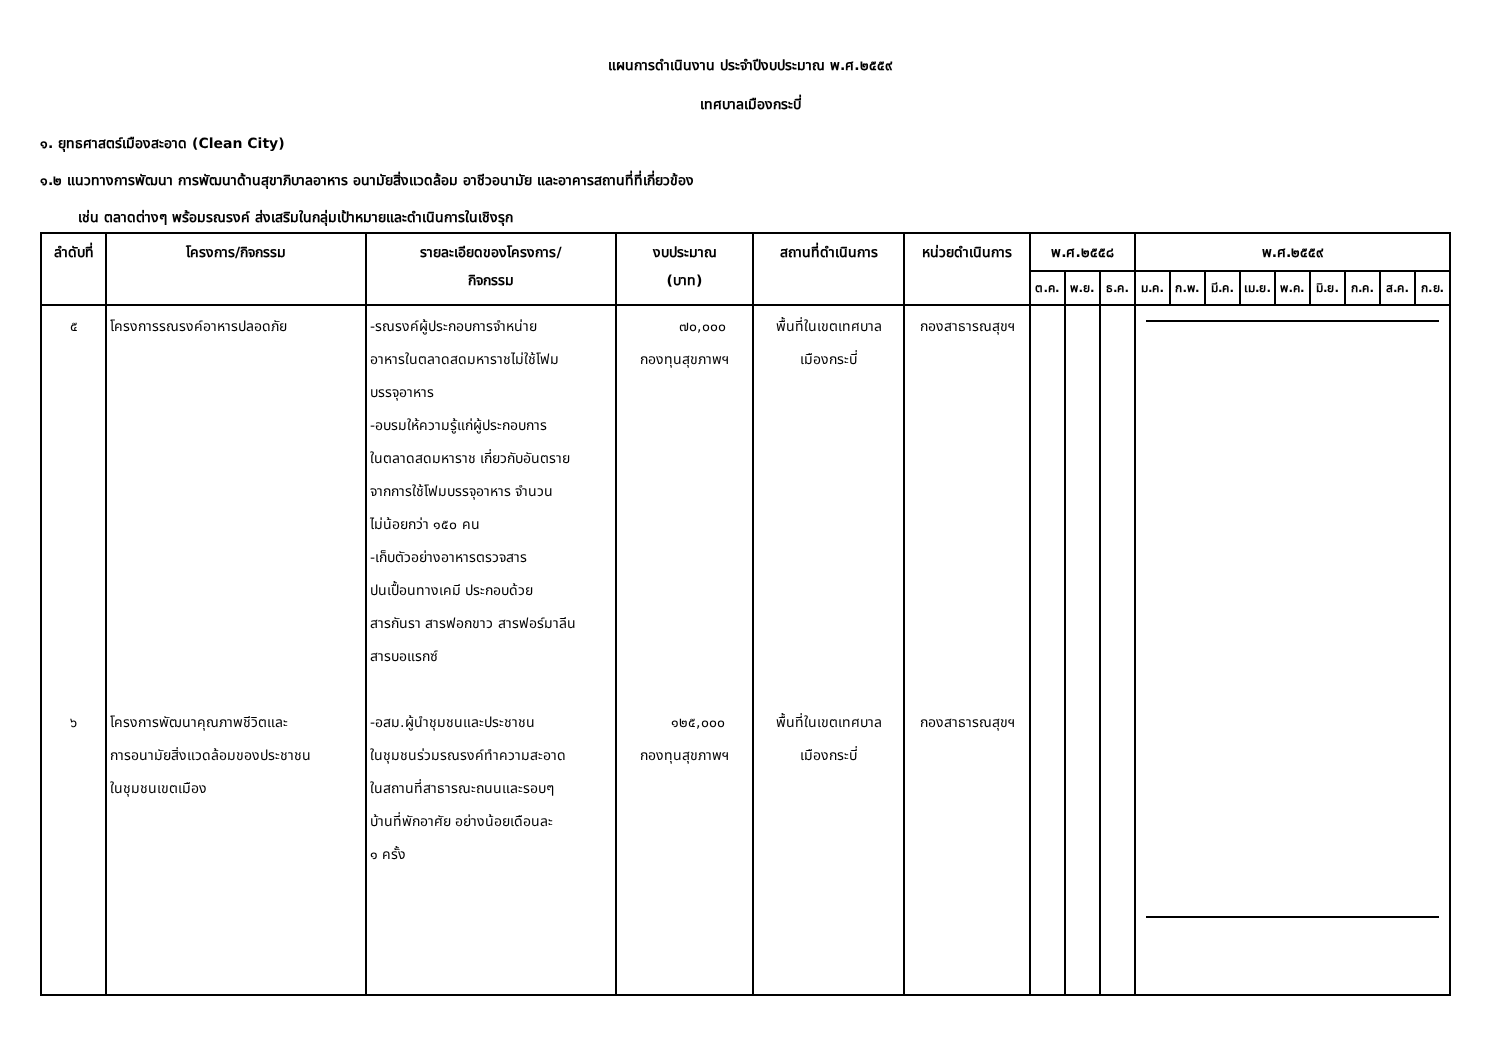แผนการดำเนินงาน ประจำปีงบประมาณ พ.ศ.๒๕๕๙
เทศบาลเมืองกระบี่
๑. ยุทธศาสตร์เมืองสะอาด (Clean City)
๑.๒ แนวทางการพัฒนา การพัฒนาด้านสุขาภิบาลอาหาร อนามัยสิ่งแวดล้อม อาชีวอนามัย และอาคารสถานที่ที่เกี่ยวข้อง
เช่น ตลาดต่างๆ พร้อมรณรงค์ ส่งเสริมในกลุ่มเป้าหมายและดำเนินการในเชิงรุก
| ลำดับที่ | โครงการ/กิจกรรม | รายละเอียดของโครงการ/ กิจกรรม | งบประมาณ (บาท) | สถานที่ดำเนินการ | หน่วยดำเนินการ | พ.ศ.๒๕๕๘ | | | พ.ศ.๒๕๕๙ | | | | | | | | |
| --- | --- | --- | --- | --- | --- | --- | --- | --- | --- | --- | --- | --- | --- | --- | --- | --- | --- |
| | | | | | | ต.ค. | พ.ย. | ธ.ค. | ม.ค. | ก.พ. | มี.ค. | เม.ย. | พ.ค. | มิ.ย. | ก.ค. | ส.ค. | ก.ย. |
| ๕ ๖ | โครงการรณรงค์อาหารปลอดภัย โครงการพัฒนาคุณภาพชีวิตและ การอนามัยสิ่งแวดล้อมของประชาชน ในชุมชนเขตเมือง | -รณรงค์ผู้ประกอบการจำหน่าย อาหารในตลาดสดมหาราชไม่ใช้โฟม บรรจุอาหาร -อบรมให้ความรู้แก่ผู้ประกอบการ ในตลาดสดมหาราช เกี่ยวกับอันตราย จากการใช้โฟมบรรจุอาหาร จำนวน ไม่น้อยกว่า ๑๕๐ คน -เก็บตัวอย่างอาหารตรวจสาร ปนเปื้อนทางเคมี ประกอบด้วย สารกันรา สารฟอกขาว สารฟอร์มาลีน สารบอแรกซ์ -อสม.ผู้นำชุมชนและประชาชน ในชุมชนร่วมรณรงค์ทำความสะอาด ในสถานที่สาธารณะถนนและรอบๆ บ้านที่พักอาศัย อย่างน้อยเดือนละ ๑ ครั้ง | ๗๐,๐๐๐ กองทุนสุขภาพฯ ๑๒๕,๐๐๐ กองทุนสุขภาพฯ | พื้นที่ในเขตเทศบาล เมืองกระบี่ พื้นที่ในเขตเทศบาล เมืองกระบี่ | กองสาธารณสุขฯ กองสาธารณสุขฯ | | | | | | | | | | | | |